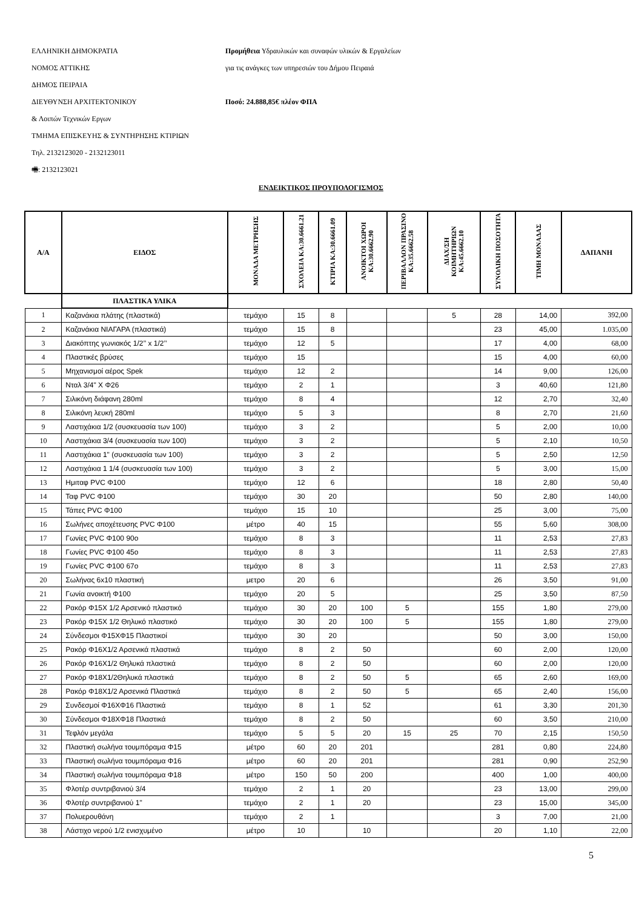ΕΛΛΗΝΙΚΗ ΔΗΜΟΚΡΑΤΙΑ
ΝΟΜΟΣ ΑΤΤΙΚΗΣ
ΔΗΜΟΣ ΠΕΙΡΑΙΑ
ΔΙΕΥΘΥΝΣΗ ΑΡΧΙΤΕΚΤΟΝΙΚΟΥ
& Λοιπών Τεχνικών Εργων
ΤΜΗΜΑ ΕΠΙΣΚΕΥΗΣ & ΣΥΝΤΗΡΗΣΗΣ ΚΤΙΡΙΩΝ
Τηλ. 2132123020 - 2132123011
🖷: 2132123021
Προμήθεια Υδραυλικών και συναφών υλικών & Εργαλείων
για τις ανάγκες των υπηρεσιών του Δήμου Πειραιά
Ποσό: 24.888,85€ πλέον ΦΠΑ
ΕΝΔΕΙΚΤΙΚΟΣ ΠΡΟΥΠΟΛΟΓΙΣΜΟΣ
| Α/Α | ΕΙΔΟΣ | ΜΟΝΑΔΑ ΜΕΤΡΗΣΗΣ | ΣΧΟΛΕΙΑ ΚΑ:30.6661.21 | ΚΤΙΡΙΑ ΚΑ:30.6661.09 | ΑΝΟΙΚΤΟΙ ΧΩΡΟΙ ΚΑ:30.6662.90 | ΠΕΡΙΒΑΛΛΟΝ ΠΡΑΣΙΝΟ ΚΑ:35.6662.58 | ΔΙΑΧ/ΣΗ ΚΟΙΜΗΤΗΡΙΩΝ ΚΑ:45.6662.10 | ΣΥΝΟΛΙΚΗ ΠΟΣΟΤΗΤΑ | ΤΙΜΗ ΜΟΝΑΔΑΣ | ΔΑΠΑΝΗ |
| --- | --- | --- | --- | --- | --- | --- | --- | --- | --- | --- |
| | ΠΛΑΣΤΙΚΑ ΥΛΙΚΑ | | | | | | | | | |
| 1 | Καζανάκια πλάτης (πλαστικά) | τεμάχιο | 15 | 8 | | | 5 | 28 | 14,00 | 392,00 |
| 2 | Καζανάκια ΝΙΑΓΑΡΑ (πλαστικά) | τεμάχιο | 15 | 8 | | | | 23 | 45,00 | 1.035,00 |
| 3 | Διακόπτης γωνιακός 1/2’’ x 1/2’’ | τεμάχιο | 12 | 5 | | | | 17 | 4,00 | 68,00 |
| 4 | Πλαστικές βρύσες | τεμάχιο | 15 | | | | | 15 | 4,00 | 60,00 |
| 5 | Μηχανισμοί αέρος Spek | τεμάχιο | 12 | 2 | | | | 14 | 9,00 | 126,00 |
| 6 | Νταλ 3/4" Χ Φ26 | τεμάχιο | 2 | 1 | | | | 3 | 40,60 | 121,80 |
| 7 | Σιλικόνη διάφανη 280ml | τεμάχιο | 8 | 4 | | | | 12 | 2,70 | 32,40 |
| 8 | Σιλικόνη λευκή 280ml | τεμάχιο | 5 | 3 | | | | 8 | 2,70 | 21,60 |
| 9 | Λαστιχάκια 1/2 (συσκευασία των 100) | τεμάχιο | 3 | 2 | | | | 5 | 2,00 | 10,00 |
| 10 | Λαστιχάκια 3/4 (συσκευασία των 100) | τεμάχιο | 3 | 2 | | | | 5 | 2,10 | 10,50 |
| 11 | Λαστιχάκια 1" (συσκευασία των 100) | τεμάχιο | 3 | 2 | | | | 5 | 2,50 | 12,50 |
| 12 | Λαστιχάκια 1 1/4 (συσκευασία των 100) | τεμάχιο | 3 | 2 | | | | 5 | 3,00 | 15,00 |
| 13 | Ημιταφ PVC Φ100 | τεμάχιο | 12 | 6 | | | | 18 | 2,80 | 50,40 |
| 14 | Ταφ PVC Φ100 | τεμάχιο | 30 | 20 | | | | 50 | 2,80 | 140,00 |
| 15 | Τάπες PVC Φ100 | τεμάχιο | 15 | 10 | | | | 25 | 3,00 | 75,00 |
| 16 | Σωλήνες αποχέτευσης PVC Φ100 | μέτρο | 40 | 15 | | | | 55 | 5,60 | 308,00 |
| 17 | Γωνίες PVC Φ100 90ο | τεμάχιο | 8 | 3 | | | | 11 | 2,53 | 27,83 |
| 18 | Γωνίες PVC Φ100 45ο | τεμάχιο | 8 | 3 | | | | 11 | 2,53 | 27,83 |
| 19 | Γωνίες PVC Φ100 67ο | τεμάχιο | 8 | 3 | | | | 11 | 2,53 | 27,83 |
| 20 | Σωλήνας 6x10 πλαστική | μετρο | 20 | 6 | | | | 26 | 3,50 | 91,00 |
| 21 | Γωνία ανοικτή Φ100 | τεμάχιο | 20 | 5 | | | | 25 | 3,50 | 87,50 |
| 22 | Ρακόρ Φ15Χ 1/2 Αρσενικό πλαστικό | τεμάχιο | 30 | 20 | 100 | 5 | | 155 | 1,80 | 279,00 |
| 23 | Ρακόρ Φ15Χ 1/2 Θηλυκό πλαστικό | τεμάχιο | 30 | 20 | 100 | 5 | | 155 | 1,80 | 279,00 |
| 24 | Σύνδεσμοι Φ15ΧΦ15 Πλαστικοί | τεμάχιο | 30 | 20 | | | | 50 | 3,00 | 150,00 |
| 25 | Ρακόρ Φ16Χ1/2 Αρσενικά πλαστικά | τεμάχιο | 8 | 2 | 50 | | | 60 | 2,00 | 120,00 |
| 26 | Ρακόρ Φ16Χ1/2 Θηλυκά πλαστικά | τεμάχιο | 8 | 2 | 50 | | | 60 | 2,00 | 120,00 |
| 27 | Ρακόρ Φ18Χ1/2Θηλυκά πλαστικά | τεμάχιο | 8 | 2 | 50 | 5 | | 65 | 2,60 | 169,00 |
| 28 | Ρακόρ Φ18Χ1/2 Αρσενικά Πλαστικά | τεμάχιο | 8 | 2 | 50 | 5 | | 65 | 2,40 | 156,00 |
| 29 | Συνδεσμοί Φ16ΧΦ16 Πλαστικά | τεμάχιο | 8 | 1 | 52 | | | 61 | 3,30 | 201,30 |
| 30 | Σύνδεσμοι Φ18ΧΦ18 Πλαστικά | τεμάχιο | 8 | 2 | 50 | | | 60 | 3,50 | 210,00 |
| 31 | Τεφλόν μεγάλα | τεμάχιο | 5 | 5 | 20 | 15 | 25 | 70 | 2,15 | 150,50 |
| 32 | Πλαστική σωλήνα τουμπόραμα Φ15 | μέτρο | 60 | 20 | 201 | | | 281 | 0,80 | 224,80 |
| 33 | Πλαστική σωλήνα τουμπόραμα Φ16 | μέτρο | 60 | 20 | 201 | | | 281 | 0,90 | 252,90 |
| 34 | Πλαστική σωλήνα τουμπόραμα Φ18 | μέτρο | 150 | 50 | 200 | | | 400 | 1,00 | 400,00 |
| 35 | Φλοτέρ συντριβανιού 3/4 | τεμάχιο | 2 | 1 | 20 | | | 23 | 13,00 | 299,00 |
| 36 | Φλοτέρ συντριβανιού 1" | τεμάχιο | 2 | 1 | 20 | | | 23 | 15,00 | 345,00 |
| 37 | Πολυερουθάνη | τεμάχιο | 2 | 1 | | | | 3 | 7,00 | 21,00 |
| 38 | Λάστιχο νερού 1/2 ενισχυμένο | μέτρο | 10 | | 10 | | | 20 | 1,10 | 22,00 |
5